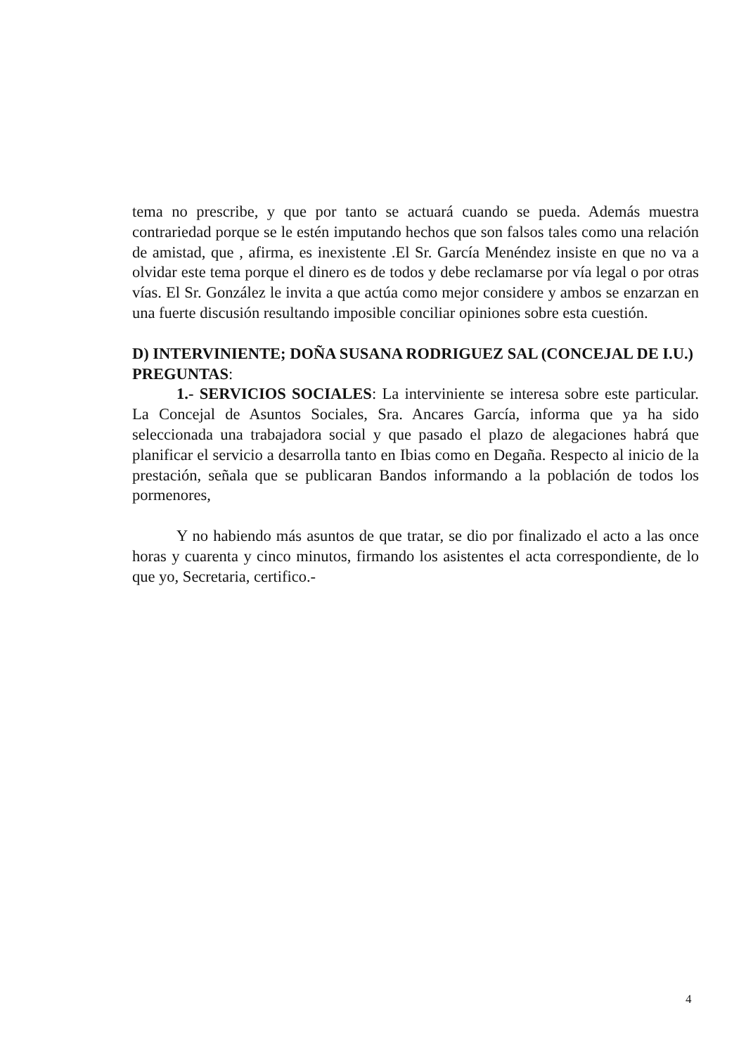tema no prescribe, y que por tanto se actuará cuando se pueda. Además muestra contrariedad porque se le estén imputando hechos que son falsos tales como una relación de amistad, que , afirma, es inexistente .El Sr. García Menéndez insiste en que no va a olvidar este tema porque el dinero es de todos y debe reclamarse por vía legal o por otras vías. El Sr. González le invita a que actúa como mejor considere y ambos se enzarzan en una fuerte discusión resultando imposible conciliar opiniones sobre esta cuestión.
D) INTERVINIENTE; DOÑA SUSANA RODRIGUEZ SAL (CONCEJAL DE I.U.)
PREGUNTAS:
1.- SERVICIOS SOCIALES: La interviniente se interesa sobre este particular. La Concejal de Asuntos Sociales, Sra. Ancares García, informa que ya ha sido seleccionada una trabajadora social y que pasado el plazo de alegaciones habrá que planificar el servicio a desarrolla tanto en Ibias como en Degaña. Respecto al inicio de la prestación, señala que se publicaran Bandos informando a la población de todos los pormenores,
Y no habiendo más asuntos de que tratar, se dio por finalizado el acto a las once horas y cuarenta y cinco minutos, firmando los asistentes el acta correspondiente, de lo que yo, Secretaria, certifico.-
4